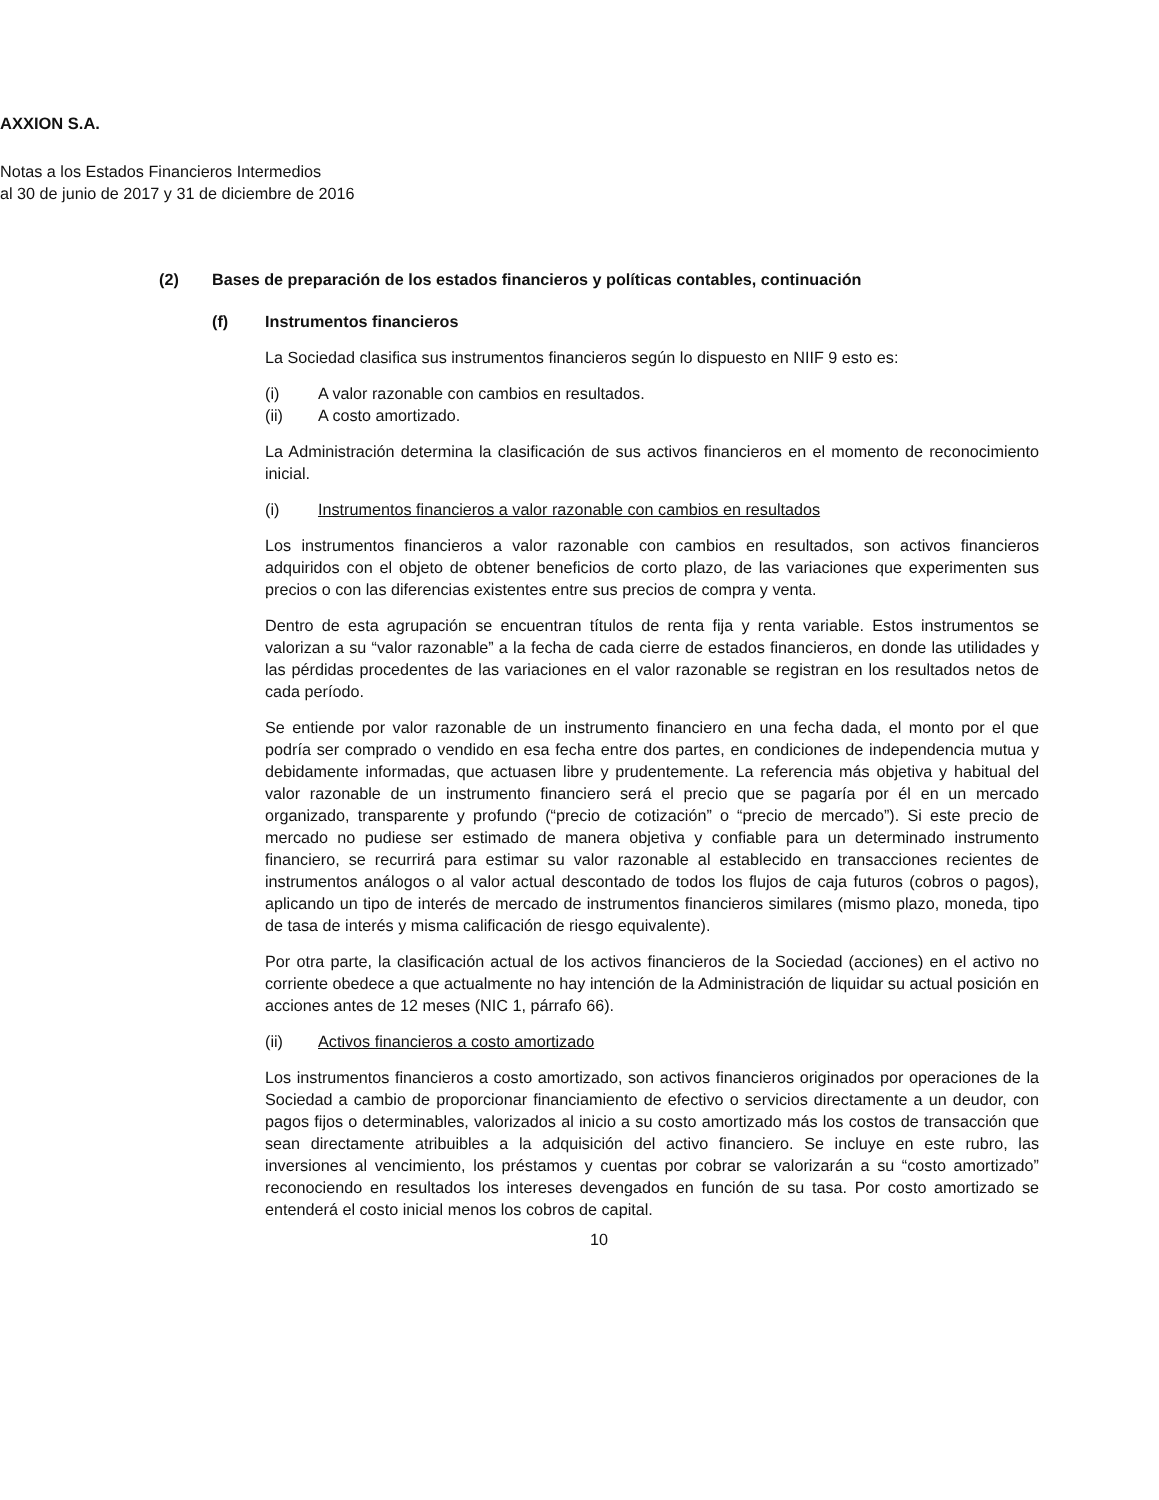AXXION S.A.
Notas a los Estados Financieros Intermedios
al 30 de junio de 2017 y 31 de diciembre de 2016
(2) Bases de preparación de los estados financieros y políticas contables, continuación
(f) Instrumentos financieros
La Sociedad clasifica sus instrumentos financieros según lo dispuesto en NIIF 9 esto es:
(i) A valor razonable con cambios en resultados.
(ii) A costo amortizado.
La Administración determina la clasificación de sus activos financieros en el momento de reconocimiento inicial.
(i) Instrumentos financieros a valor razonable con cambios en resultados
Los instrumentos financieros a valor razonable con cambios en resultados, son activos financieros adquiridos con el objeto de obtener beneficios de corto plazo, de las variaciones que experimenten sus precios o con las diferencias existentes entre sus precios de compra y venta.
Dentro de esta agrupación se encuentran títulos de renta fija y renta variable. Estos instrumentos se valorizan a su “valor razonable” a la fecha de cada cierre de estados financieros, en donde las utilidades y las pérdidas procedentes de las variaciones en el valor razonable se registran en los resultados netos de cada período.
Se entiende por valor razonable de un instrumento financiero en una fecha dada, el monto por el que podría ser comprado o vendido en esa fecha entre dos partes, en condiciones de independencia mutua y debidamente informadas, que actuasen libre y prudentemente. La referencia más objetiva y habitual del valor razonable de un instrumento financiero será el precio que se pagaría por él en un mercado organizado, transparente y profundo (“precio de cotización” o “precio de mercado”). Si este precio de mercado no pudiese ser estimado de manera objetiva y confiable para un determinado instrumento financiero, se recurrirá para estimar su valor razonable al establecido en transacciones recientes de instrumentos análogos o al valor actual descontado de todos los flujos de caja futuros (cobros o pagos), aplicando un tipo de interés de mercado de instrumentos financieros similares (mismo plazo, moneda, tipo de tasa de interés y misma calificación de riesgo equivalente).
Por otra parte, la clasificación actual de los activos financieros de la Sociedad (acciones) en el activo no corriente obedece a que actualmente no hay intención de la Administración de liquidar su actual posición en acciones antes de 12 meses (NIC 1, párrafo 66).
(ii) Activos financieros a costo amortizado
Los instrumentos financieros a costo amortizado, son activos financieros originados por operaciones de la Sociedad a cambio de proporcionar financiamiento de efectivo o servicios directamente a un deudor, con pagos fijos o determinables, valorizados al inicio a su costo amortizado más los costos de transacción que sean directamente atribuibles a la adquisición del activo financiero. Se incluye en este rubro, las inversiones al vencimiento, los préstamos y cuentas por cobrar se valorizarán a su “costo amortizado” reconociendo en resultados los intereses devengados en función de su tasa. Por costo amortizado se entenderá el costo inicial menos los cobros de capital.
10